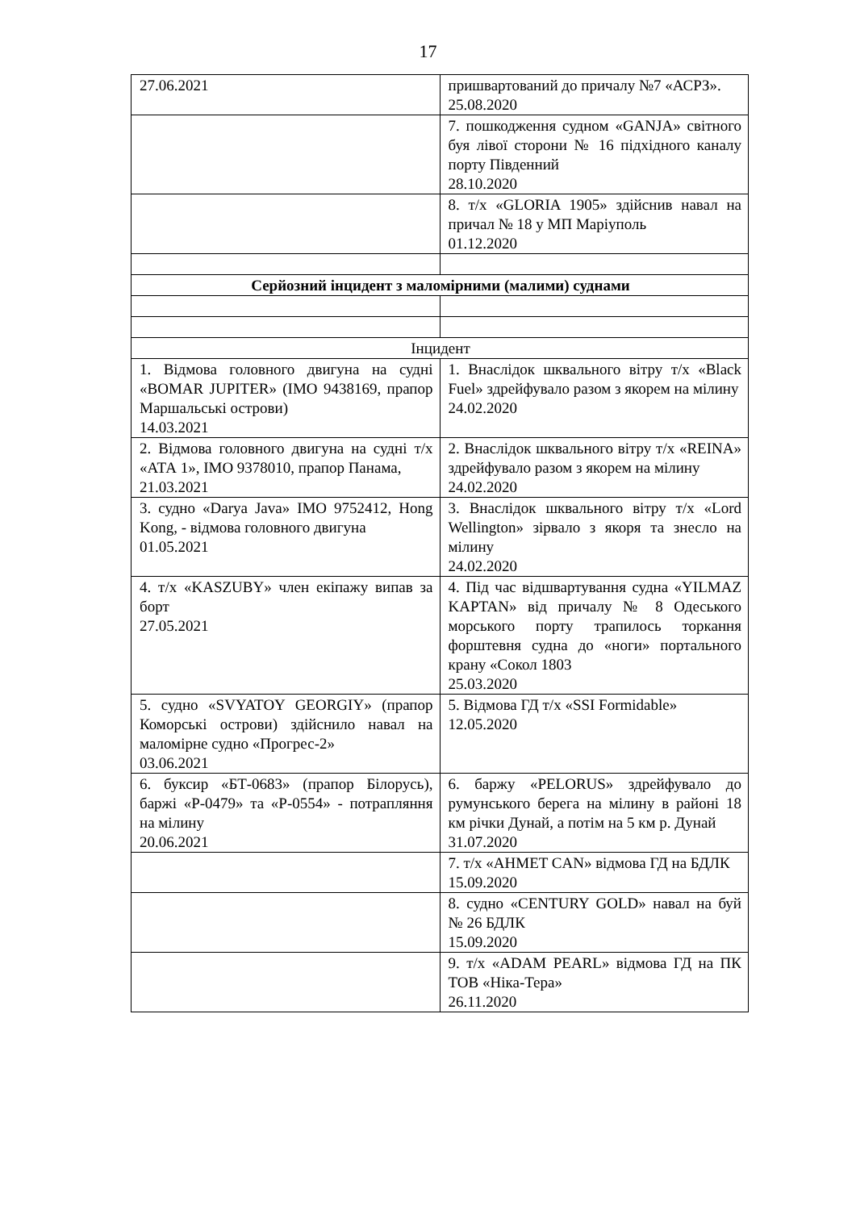17
| 27.06.2021 | пришвартований до причалу №7 «АСРЗ». 25.08.2020 |
| | 7. пошкодження судном «GANJA» світного буя лівої сторони № 16 підхідного каналу порту Південний 28.10.2020 |
| | 8. т/х «GLORIA 1905» здійснив навал на причал № 18 у МП Маріуполь 01.12.2020 |
| Серйозний інцидент з маломірними (малими) суднами | |
| Інцидент | |
| 1. Відмова головного двигуна на судні «BOMAR JUPITER» (IMO 9438169, прапор Маршальські острови) 14.03.2021 | 1. Внаслідок шквального вітру т/х «Black Fuel» здрейфувало разом з якорем на мілину 24.02.2020 |
| 2. Відмова головного двигуна на судні т/х «АТА 1», IMO 9378010, прапор Панама, 21.03.2021 | 2. Внаслідок шквального вітру т/х «REINA» здрейфувало разом з якорем на мілину 24.02.2020 |
| 3. судно «Darya Java» IMO 9752412, Hong Kong, - відмова головного двигуна 01.05.2021 | 3. Внаслідок шквального вітру т/х «Lord Wellington» зірвало з якоря та знесло на мілину 24.02.2020 |
| 4. т/х «KASZUBY» член екіпажу випав за борт 27.05.2021 | 4. Під час відшвартування судна «YILMAZ KAPTAN» від причалу № 8 Одеського морського порту трапилось торкання форштевня судна до «ноги» портального крану «Сокол 1803 25.03.2020 |
| 5. судно «SVYATOY GEORGIY» (прапор Коморські острови) здійснило навал на маломірне судно «Прогрес-2» 03.06.2021 | 5. Відмова ГД т/х «SSI Formidable» 12.05.2020 |
| 6. буксир «БТ-0683» (прапор Білорусь), баржі «Р-0479» та «Р-0554» - потрапляння на мілину 20.06.2021 | 6. баржу «PELORUS» здрейфувало до румунського берега на мілину в районі 18 км річки Дунай, а потім на 5 км р. Дунай 31.07.2020 |
| | 7. т/х «AHMET CAN» відмова ГД на БДЛК 15.09.2020 |
| | 8. судно «CENTURY GOLD» навал на буй № 26 БДЛК 15.09.2020 |
| | 9. т/х «ADAM PEARL» відмова ГД на ПК ТОВ «Ніка-Тера» 26.11.2020 |